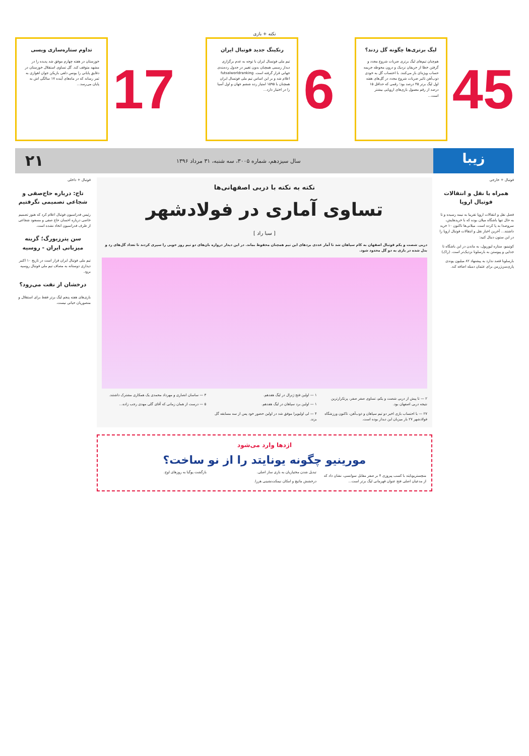نکته + بازی
45
لیگ برتری‌ها چگونه گل زدند؟
هم‌چنان تیم‌های لیگ برتری ضربات شروع مجدد و گرفتن خطا از حریفان نزدیک و درون محوطه جریمه حساب ویژه‌ای باز می‌کنند. با احتساب گل به خودی ذوب‌آهن تاثیر ضربات شروع مجدد در گل‌های هفته اول لیگ برتر ۴۵ درصد بود؛ رقمی که حداقل ۱۵ درصد از رقم معمول بازی‌های اروپایی بیشتر است...
6
رنکینگ جدید فوتبال ایران
تیم ملی فوتسال ایران با توجه به عدم برگزاری دیدار رسمی همچنان بدون تغییر در جدول رده‌بندی جهانی قرار گرفته است. futsalworldranking اعلام شد و بر این اساس تیم ملی فوتسال ایران همچنان با ۱۵۹۵ امتیاز رده ششم جهان و اول آسیا را در اختیار دارد...
17
تداوم ستاره‌سازی ویسی
خوزستان در هفته چهارم موفق شد پدیده را در مشهد متوقف کند. گل تساوی استقلال خوزستان در دقایق پایانی را یونس دلفی بازیکن جوان اهوازی به ثمر رساند که در ماه‌های آینده ۱۷ سالگی اش به پایان می‌رسد...
زیبا
سال سیزدهم، شماره ۳۰۰۵، سه شنبه، ۳۱ مرداد ۱۳۹۶
۲۱
فوتبال + خارجی
همراه با نقل و انتقالات فوتبال اروپا
فصل نقل و انتقالات اروپا تقریبا به نیمه رسیده و تا به حال تنها باشگاه میلان بوده که با خریدهایش، سروصدا به پا کرده است. میلانی‌ها تاکنون ۱۰ خرید داشتند... آخرین اخبار نقل و انتقالات فوتبال اروپا را در این ستون دنبال کنید:
کوتینیو، ستاره لیورپول، به ماندن در این باشگاه تا جدایی و پیوستن به بارسلونا نزدیک‌تر است. (راک)
بارسلونا قصد ندارد به پیشنهاد ۸۲ میلیون پوندی پاری‌سن‌ژرمن برای عثمان دمبله اضافه کند.
نکته به نکته با دربی اصفهانی‌ها
تساوی آماری در فولادشهر
[ سبا راد ]
دربی شصت و یکم فوتبال اصفهان به کام سپاهان شد تا آمار عددی بردهای این تیم همچنان محفوظ بماند. در این دیدار دروازه بان‌های دو تیم روز خوبی را سپری کردند تا تعداد گل‌های رد و بدل شده در بازی به دو گل محدود شود.
۲ — تا پیش از دربی شصت و یکم، تساوی صفر صفر، پرتکرارترین نتیجه دربی اصفهان بود.
۲۷ — با احتساب بازی اخیر دو تیم سپاهان و ذوب‌آهن، تاکنون ورزشگاه فولادشهر ۲۷ بار میزبان این دیدار بوده است.
۱ — اولین فتح ژنرال در لیگ هفدهم.
۱ — اولین برد سپاهان در لیگ هفدهم.
۴ — لی اولیویرا موفق شد در اولین حضور خود پس از سه مسابقه گل بزند.
۳ — ساسان انصاری و مهرداد محمدی یک همکاری مشترک داشتند.
۵ — درست از همان زمانی که آقای گلی مهدی رجب زاده...
اژدها وارد می‌شود
مورینیو چگونه یونایتد را از نو ساخت؟
منچستریونایتد با کسب پیروزی ۴ بر صفر مقابل سوانسی، نشان داد که از مدعیان اصلی فتح عنوان قهرمانی لیگ برتر است...
تبدیل شدن مختیاریان به بازی ساز اصلی.
درخشش ماتیچ و امکان نیمکت‌نشینی هررا.
بازگشت پوگبا به روزهای اوج.
فوتبال + داخلی
تاج: درباره حاج‌صفی و شجاعی تصمیمی نگرفتیم
رئیس فدراسیون فوتبال اعلام کرد که هنوز تصمیم خاصی درباره احسان حاج صفی و مسعود شجاعی از طرف فدراسیون اتخاذ نشده است.
سن پترزبورگ؛ گزینه میزبانی ایران - روسیه
تیم ملی فوتبال ایران قرار است در تاریخ ۱۰ اکتبر دیداری دوستانه به مصاف تیم ملی فوتبال روسیه برود.
درخشان از نفت می‌رود؟
بازی‌های هفته پنجم لیگ برتر فقط برای استقلال و منصوریان حیاتی نیست.